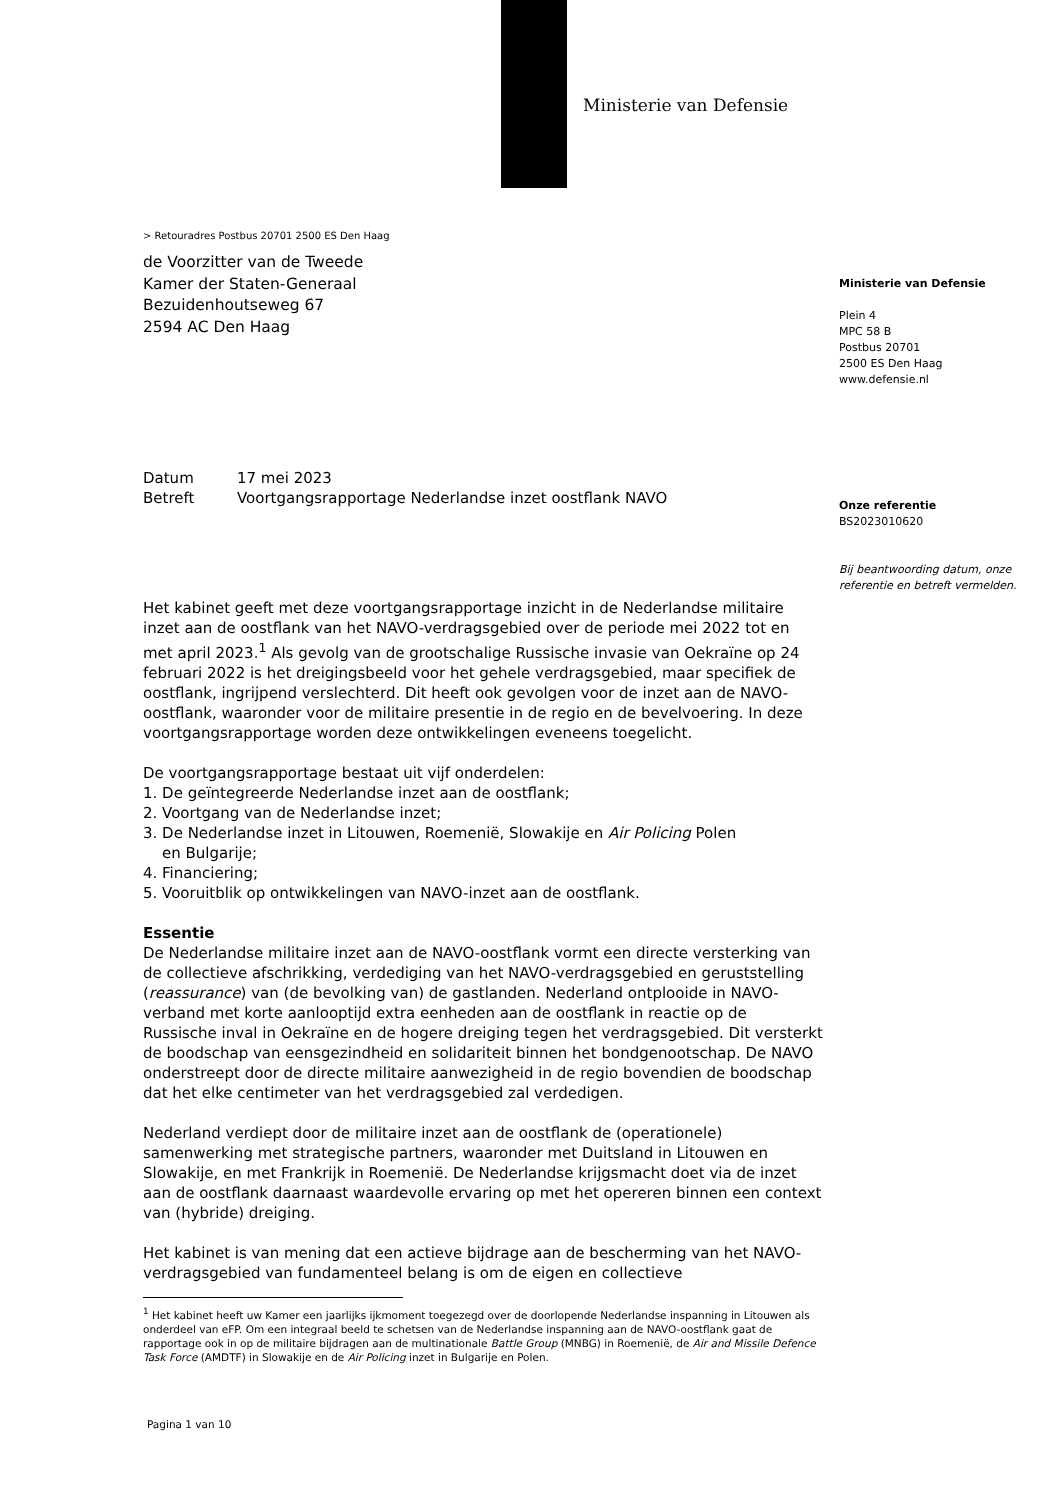Ministerie van Defensie
Ministerie van Defensie
Plein 4
MPC 58 B
Postbus 20701
2500 ES Den Haag
www.defensie.nl
Onze referentie
BS2023010620
Bij beantwoording datum, onze referentie en betreft vermelden.
> Retouradres Postbus 20701 2500 ES Den Haag
de Voorzitter van de Tweede
Kamer der Staten-Generaal
Bezuidenhoutseweg 67
2594 AC Den Haag
Datum 17 mei 2023
Betreft Voortgangsrapportage Nederlandse inzet oostflank NAVO
Het kabinet geeft met deze voortgangsrapportage inzicht in de Nederlandse militaire inzet aan de oostflank van het NAVO-verdragsgebied over de periode mei 2022 tot en met april 2023.<sup>1</sup> Als gevolg van de grootschalige Russische invasie van Oekraïne op 24 februari 2022 is het dreigingsbeeld voor het gehele verdragsgebied, maar specifiek de oostflank, ingrijpend verslechterd. Dit heeft ook gevolgen voor de inzet aan de NAVO-oostflank, waaronder voor de militaire presentie in de regio en de bevelvoering. In deze voortgangsrapportage worden deze ontwikkelingen eveneens toegelicht.
De voortgangsrapportage bestaat uit vijf onderdelen:
1. De geïntegreerde Nederlandse inzet aan de oostflank;
2. Voortgang van de Nederlandse inzet;
3. De Nederlandse inzet in Litouwen, Roemenië, Slowakije en Air Policing Polen
en Bulgarije;
4. Financiering;
5. Vooruitblik op ontwikkelingen van NAVO-inzet aan de oostflank.
Essentie
De Nederlandse militaire inzet aan de NAVO-oostflank vormt een directe versterking van de collectieve afschrikking, verdediging van het NAVO-verdragsgebied en geruststelling (reassurance) van (de bevolking van) de gastlanden. Nederland ontplooide in NAVO-verband met korte aanlooptijd extra eenheden aan de oostflank in reactie op de Russische inval in Oekraïne en de hogere dreiging tegen het verdragsgebied. Dit versterkt de boodschap van eensgezindheid en solidariteit binnen het bondgenootschap. De NAVO onderstreept door de directe militaire aanwezigheid in de regio bovendien de boodschap dat het elke centimeter van het verdragsgebied zal verdedigen.
Nederland verdiept door de militaire inzet aan de oostflank de (operationele) samenwerking met strategische partners, waaronder met Duitsland in Litouwen en Slowakije, en met Frankrijk in Roemenië. De Nederlandse krijgsmacht doet via de inzet aan de oostflank daarnaast waardevolle ervaring op met het opereren binnen een context van (hybride) dreiging.
Het kabinet is van mening dat een actieve bijdrage aan de bescherming van het NAVO-verdragsgebied van fundamenteel belang is om de eigen en collectieve
<sup>1</sup> Het kabinet heeft uw Kamer een jaarlijks ijkmoment toegezegd over de doorlopende Nederlandse inspanning in Litouwen als onderdeel van eFP. Om een integraal beeld te schetsen van de Nederlandse inspanning aan de NAVO-oostflank gaat de rapportage ook in op de militaire bijdragen aan de multinationale Battle Group (MNBG) in Roemenië, de Air and Missile Defence Task Force (AMDTF) in Slowakije en de Air Policing inzet in Bulgarije en Polen.
Pagina 1 van 10